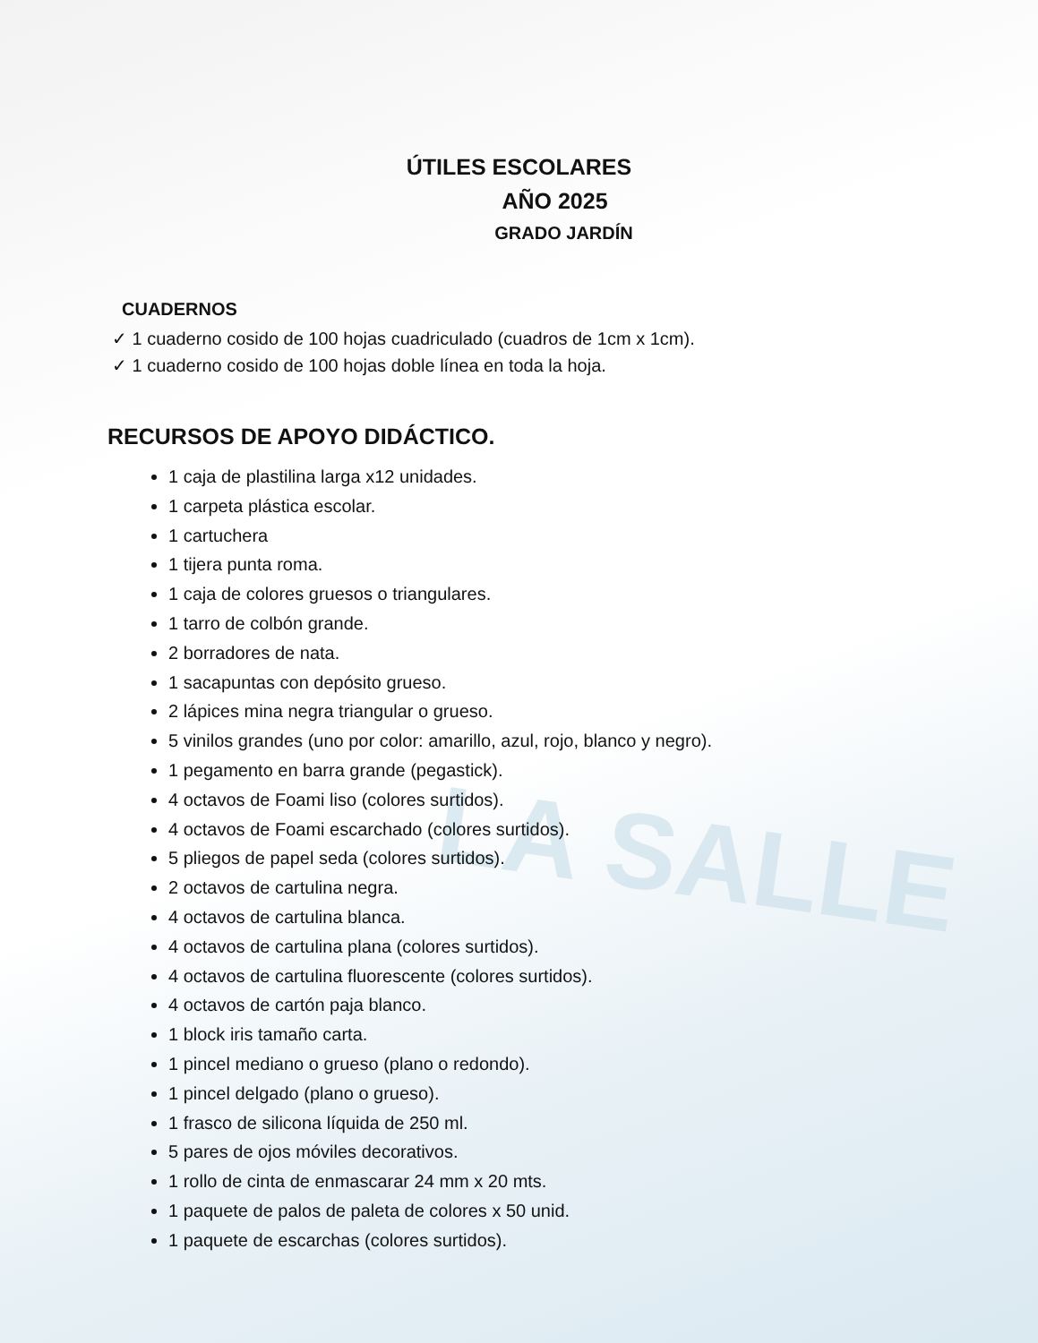LA SALLE
ÚTILES ESCOLARES
AÑO 2025
GRADO JARDÍN
CUADERNOS
✓ 1 cuaderno cosido de 100 hojas cuadriculado (cuadros de 1cm x 1cm).
✓ 1 cuaderno cosido de 100 hojas doble línea en toda la hoja.
RECURSOS DE APOYO DIDÁCTICO.
1 caja de plastilina larga x12 unidades.
1 carpeta plástica escolar.
1 cartuchera
1 tijera punta roma.
1 caja de colores gruesos o triangulares.
1 tarro de colbón grande.
2 borradores de nata.
1 sacapuntas con depósito grueso.
2 lápices mina negra triangular o grueso.
5 vinilos grandes (uno por color: amarillo, azul, rojo, blanco y negro).
1 pegamento en barra grande (pegastick).
4 octavos de Foami liso (colores surtidos).
4 octavos de Foami escarchado (colores surtidos).
5 pliegos de papel seda (colores surtidos).
2 octavos de cartulina negra.
4 octavos de cartulina blanca.
4 octavos de cartulina plana (colores surtidos).
4 octavos de cartulina fluorescente (colores surtidos).
4 octavos de cartón paja blanco.
1 block iris tamaño carta.
1 pincel mediano o grueso (plano o redondo).
1 pincel delgado (plano o grueso).
1 frasco de silicona líquida de 250 ml.
5 pares de ojos móviles decorativos.
1 rollo de cinta de enmascarar 24 mm x 20 mts.
1 paquete de palos de paleta de colores x 50 unid.
1 paquete de escarchas (colores surtidos).